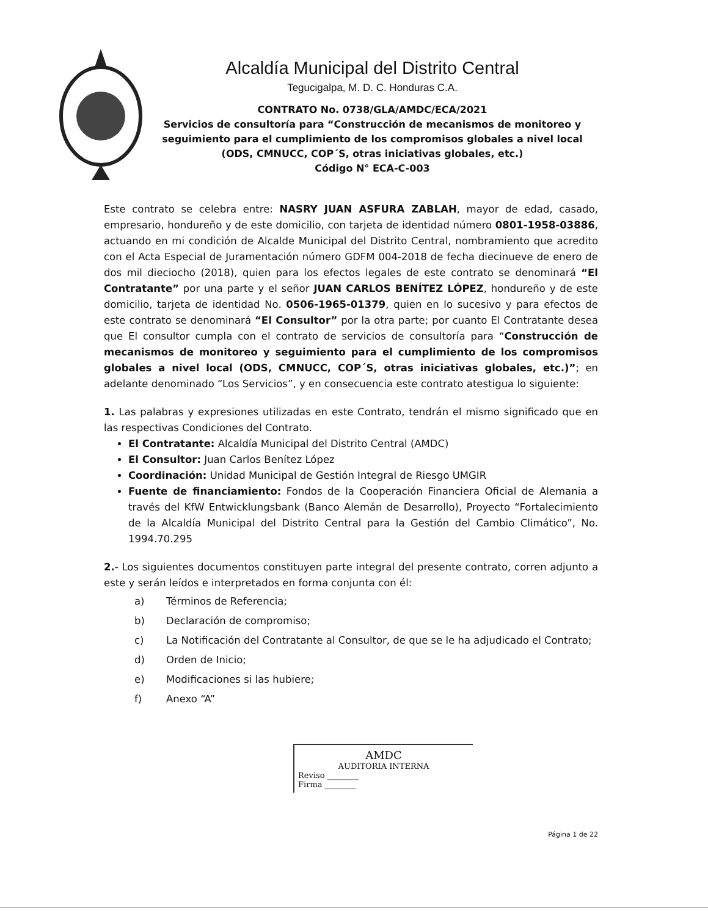Alcaldía Municipal del Distrito Central
Tegucigalpa, M. D. C. Honduras C.A.
CONTRATO No. 0738/GLA/AMDC/ECA/2021
Servicios de consultoría para “Construcción de mecanismos de monitoreo y seguimiento para el cumplimiento de los compromisos globales a nivel local
(ODS, CMNUCC, COP´S, otras iniciativas globales, etc.)
Código N° ECA-C-003
Este contrato se celebra entre: NASRY JUAN ASFURA ZABLAH, mayor de edad, casado, empresario, hondureño y de este domicilio, con tarjeta de identidad número 0801-1958-03886, actuando en mi condición de Alcalde Municipal del Distrito Central, nombramiento que acredito con el Acta Especial de Juramentación número GDFM 004-2018 de fecha diecinueve de enero de dos mil dieciocho (2018), quien para los efectos legales de este contrato se denominará “El Contratante” por una parte y el señor JUAN CARLOS BENÍTEZ LÓPEZ, hondureño y de este domicilio, tarjeta de identidad No. 0506-1965-01379, quien en lo sucesivo y para efectos de este contrato se denominará “El Consultor” por la otra parte; por cuanto El Contratante desea que El consultor cumpla con el contrato de servicios de consultoría para “Construcción de mecanismos de monitoreo y seguimiento para el cumplimiento de los compromisos globales a nivel local (ODS, CMNUCC, COP´S, otras iniciativas globales, etc.)”; en adelante denominado “Los Servicios”, y en consecuencia este contrato atestigua lo siguiente:
1. Las palabras y expresiones utilizadas en este Contrato, tendrán el mismo significado que en las respectivas Condiciones del Contrato.
El Contratante: Alcaldía Municipal del Distrito Central (AMDC)
El Consultor: Juan Carlos Benítez López
Coordinación: Unidad Municipal de Gestión Integral de Riesgo UMGIR
Fuente de financiamiento: Fondos de la Cooperación Financiera Oficial de Alemania a través del KfW Entwicklungsbank (Banco Alemán de Desarrollo), Proyecto “Fortalecimiento de la Alcaldía Municipal del Distrito Central para la Gestión del Cambio Climático”, No. 1994.70.295
2.- Los siguientes documentos constituyen parte integral del presente contrato, corren adjunto a este y serán leídos e interpretados en forma conjunta con él:
a) Términos de Referencia;
b) Declaración de compromiso;
c) La Notificación del Contratante al Consultor, de que se le ha adjudicado el Contrato;
d) Orden de Inicio;
e) Modificaciones si las hubiere;
f) Anexo “A”
AMDC
AUDITORIA INTERNA
Reviso ________
Firma ________
Página 1 de 22